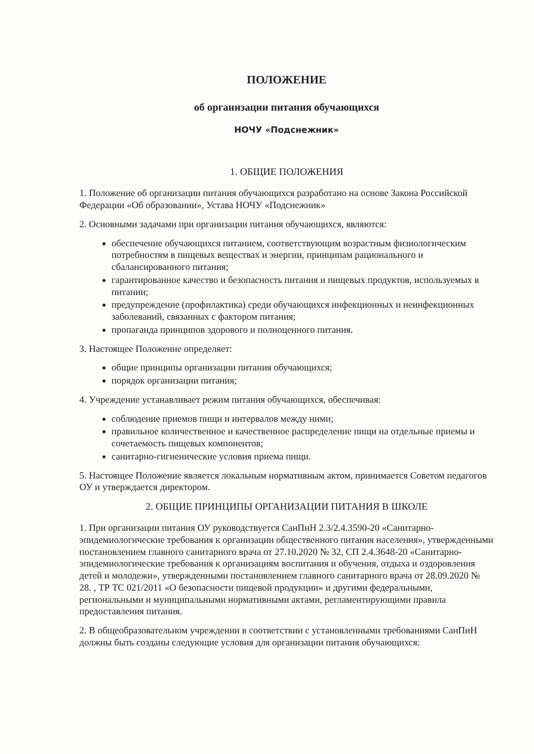ПОЛОЖЕНИЕ
об организации питания обучающихся
НОЧУ «Подснежник»
1. ОБЩИЕ ПОЛОЖЕНИЯ
1. Положение об организации питания обучающихся разработано на основе Закона Российской Федерации «Об образовании», Устава НОЧУ «Подснежник»
2. Основными задачами при организации питания обучающихся, являются:
обеспечение обучающихся питанием, соответствующим возрастным физиологическим потребностям в пищевых веществах и энергии, принципам рационального и сбалансированного питания;
гарантированное качество и безопасность питания и пищевых продуктов, используемых в питании;
предупреждение (профилактика) среди обучающихся инфекционных и неинфекционных заболеваний, связанных с фактором питания;
пропаганда принципов здорового и полноценного питания.
3. Настоящее Положение определяет:
общие принципы организации питания обучающихся;
порядок организации питания;
4. Учреждение устанавливает режим питания обучающихся, обеспечивая:
соблюдение приемов пищи и интервалов между ними;
правильное количественное и качественное распределение пищи на отдельные приемы и сочетаемость пищевых компонентов;
санитарно-гигиенические условия приема пищи.
5. Настоящее Положение является локальным нормативным актом, принимается Советом педагогов ОУ и утверждается директором.
2. ОБЩИЕ ПРИНЦИПЫ ОРГАНИЗАЦИИ ПИТАНИЯ В ШКОЛЕ
1. При организации питания ОУ руководствуется СанПиН 2.3/2.4.3590-20 «Санитарно-эпидемиологические требования к организации общественного питания населения», утвержденными постановлением главного санитарного врача от 27.10.2020 № 32, СП 2.4.3648-20 «Санитарно-эпидемиологические требования к организациям воспитания и обучения, отдыха и оздоровления детей и молодежи», утвержденными постановлением главного санитарного врача от 28.09.2020 № 28. , ТР ТС 021/2011 «О безопасности пищевой продукции» и другими федеральными, региональными и муниципальными нормативными актами, регламентирующими правила предоставления питания.
2. В общеобразовательном учреждении в соответствии с установленными требованиями СанПиН должны быть созданы следующие условия для организации питания обучающихся: